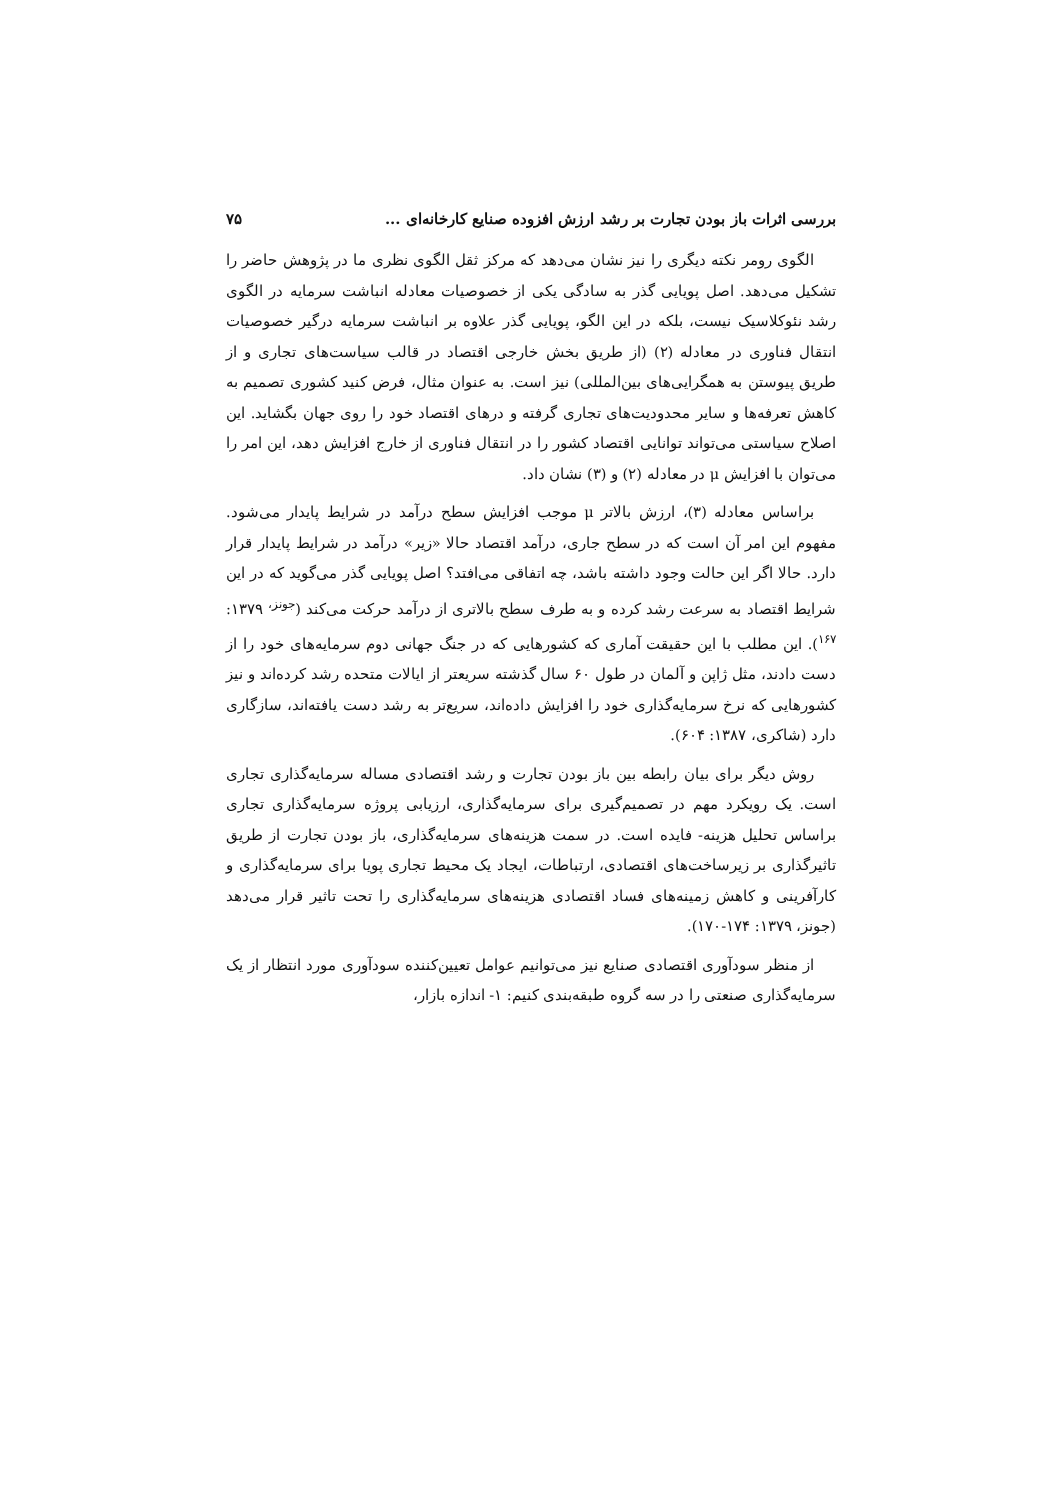بررسی اثرات باز بودن تجارت بر رشد ارزش افزوده صنایع کارخانه‌ای ... ۷۵
الگوی رومر نکته دیگری را نیز نشان می‌دهد که مرکز ثقل الگوی نظری ما در پژوهش حاضر را تشکیل می‌دهد. اصل پویایی گذر به سادگی یکی از خصوصیات معادله انباشت سرمایه در الگوی رشد نئوکلاسیک نیست، بلکه در این الگو، پویایی گذر علاوه بر انباشت سرمایه درگیر خصوصیات انتقال فناوری در معادله (۲) (از طریق بخش خارجی اقتصاد در قالب سیاست‌های تجاری و از طریق پیوستن به همگرایی‌های بین‌المللی) نیز است. به عنوان مثال، فرض کنید کشوری تصمیم به کاهش تعرفه‌ها و سایر محدودیت‌های تجاری گرفته و درهای اقتصاد خود را روی جهان بگشاید. این اصلاح سیاستی می‌تواند توانایی اقتصاد کشور را در انتقال فناوری از خارج افزایش دهد، این امر را می‌توان با افزایش μ در معادله (۲) و (۳) نشان داد.
براساس معادله (۳)، ارزش بالاتر μ موجب افزایش سطح درآمد در شرایط پایدار می‌شود. مفهوم این امر آن است که در سطح جاری، درآمد اقتصاد حالا «زیر» درآمد در شرایط پایدار قرار دارد. حالا اگر این حالت وجود داشته باشد، چه اتفاقی می‌افتد؟ اصل پویایی گذر می‌گوید که در این شرایط اقتصاد به سرعت رشد کرده و به طرف سطح بالاتری از درآمد حرکت می‌کند (<sup>جونز،</sup> ۱۳۷۹: <sup>۱۶۷</sup>). این مطلب با این حقیقت آماری که کشورهایی که در جنگ جهانی دوم سرمایه‌های خود را از دست دادند، مثل ژاپن و آلمان در طول ۶۰ سال گذشته سریعتر از ایالات متحده رشد کرده‌اند و نیز کشورهایی که نرخ سرمایه‌گذاری خود را افزایش داده‌اند، سریع‌تر به رشد دست یافته‌اند، سازگاری دارد (شاکری، ۱۳۸۷: ۶۰۴).
روش دیگر برای بیان رابطه بین باز بودن تجارت و رشد اقتصادی مساله سرمایه‌گذاری تجاری است. یک رویکرد مهم در تصمیم‌گیری برای سرمایه‌گذاری، ارزیابی پروژه سرمایه‌گذاری تجاری براساس تحلیل هزینه- فایده است. در سمت هزینه‌های سرمایه‌گذاری، باز بودن تجارت از طریق تاثیرگذاری بر زیرساخت‌های اقتصادی، ارتباطات، ایجاد یک محیط تجاری پویا برای سرمایه‌گذاری و کارآفرینی و کاهش زمینه‌های فساد اقتصادی هزینه‌های سرمایه‌گذاری را تحت تاثیر قرار می‌دهد (جونز، ۱۳۷۹: ۱۷۴-۱۷۰).
از منظر سودآوری اقتصادی صنایع نیز می‌توانیم عوامل تعیین‌کننده سودآوری مورد انتظار از یک سرمایه‌گذاری صنعتی را در سه گروه طبقه‌بندی کنیم: ۱- اندازه بازار،